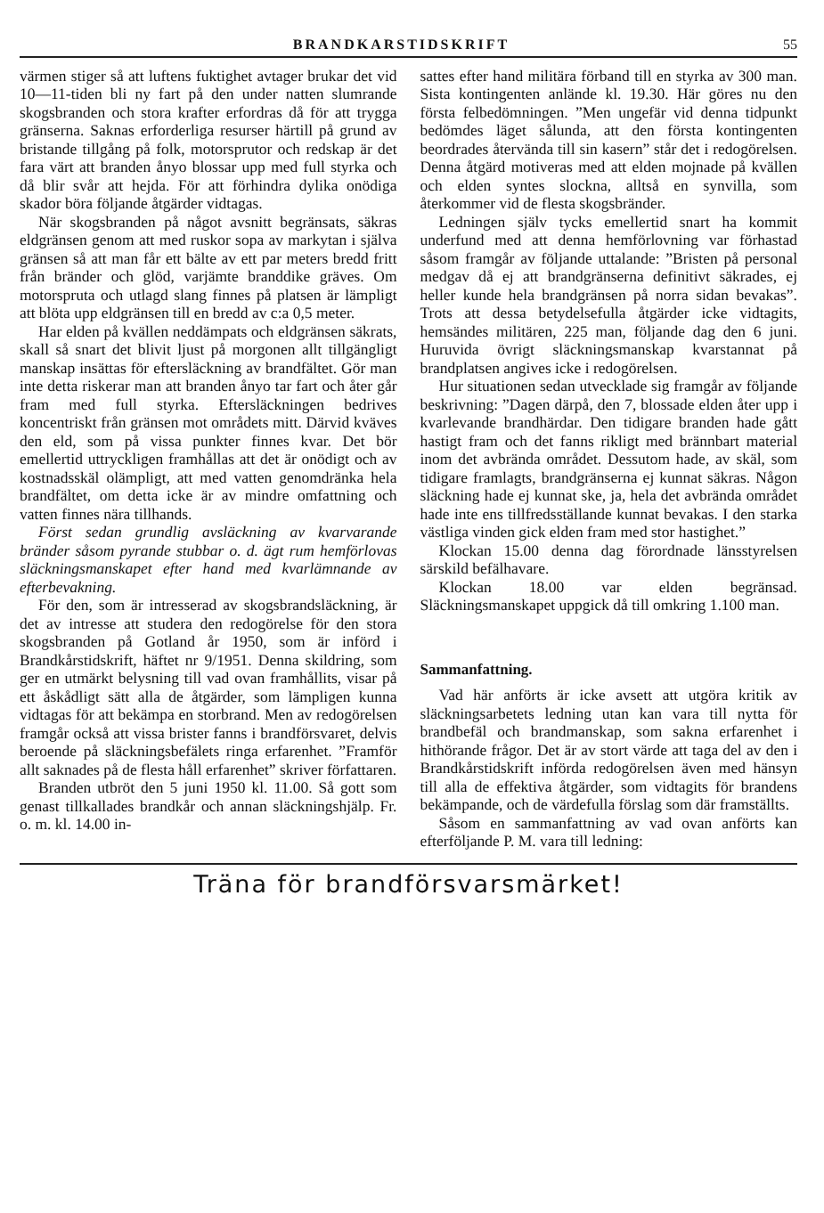BRANDKARSTIDSKRIFT 55
värmen stiger så att luftens fuktighet avtager brukar det vid 10—11-tiden bli ny fart på den under natten slumrande skogsbranden och stora krafter erfordras då för att trygga gränserna. Saknas erforderliga resurser härtill på grund av bristande tillgång på folk, motorsprutor och redskap är det fara värt att branden ånyo blossar upp med full styrka och då blir svår att hejda. För att förhindra dylika onödiga skador böra följande åtgärder vidtagas.
När skogsbranden på något avsnitt begränsats, säkras eldgränsen genom att med ruskor sopa av markytan i själva gränsen så att man får ett bälte av ett par meters bredd fritt från bränder och glöd, varjämte branddike gräves. Om motorspruta och utlagd slang finnes på platsen är lämpligt att blöta upp eldgränsen till en bredd av c:a 0,5 meter.
Har elden på kvällen neddämpats och eldgränsen säkrats, skall så snart det blivit ljust på morgonen allt tillgängligt manskap insättas för eftersläckning av brandfältet. Gör man inte detta riskerar man att branden ånyo tar fart och åter går fram med full styrka. Eftersläckningen bedrives koncentriskt från gränsen mot områdets mitt. Därvid kväves den eld, som på vissa punkter finnes kvar. Det bör emellertid uttryckligen framhållas att det är onödigt och av kostnadsskäl olämpligt, att med vatten genomdränka hela brandfältet, om detta icke är av mindre omfattning och vatten finnes nära tillhands.
Först sedan grundlig avsläckning av kvarvarande bränder såsom pyrande stubbar o. d. ägt rum hemförlovas släckningsmanskapet efter hand med kvarlämnande av efterbevakning.
För den, som är intresserad av skogsbrandsläckning, är det av intresse att studera den redogörelse för den stora skogsbranden på Gotland år 1950, som är införd i Brandkårstidskrift, häftet nr 9/1951. Denna skildring, som ger en utmärkt belysning till vad ovan framhållits, visar på ett åskådligt sätt alla de åtgärder, som lämpligen kunna vidtagas för att bekämpa en storbrand. Men av redogörelsen framgår också att vissa brister fanns i brandförsvaret, delvis beroende på släckningsbefälets ringa erfarenhet. ”Framför allt saknades på de flesta håll erfarenhet” skriver författaren.
Branden utbröt den 5 juni 1950 kl. 11.00. Så gott som genast tillkallades brandkår och annan släckningshjälp. Fr. o. m. kl. 14.00 in-
sattes efter hand militära förband till en styrka av 300 man. Sista kontingenten anlände kl. 19.30. Här göres nu den första felbedömningen. ”Men ungefär vid denna tidpunkt bedömdes läget sålunda, att den första kontingenten beordrades återvända till sin kasern” står det i redogörelsen. Denna åtgärd motiveras med att elden mojnade på kvällen och elden syntes slockna, alltså en synvilla, som återkommer vid de flesta skogsbränder.
Ledningen själv tycks emellertid snart ha kommit underfund med att denna hemförlovning var förhastad såsom framgår av följande uttalande: ”Bristen på personal medgav då ej att brandgränserna definitivt säkrades, ej heller kunde hela brandgränsen på norra sidan bevakas”. Trots att dessa betydelsefulla åtgärder icke vidtagits, hemsändes militären, 225 man, följande dag den 6 juni. Huruvida övrigt släckningsmanskap kvarstannat på brandplatsen angives icke i redogörelsen.
Hur situationen sedan utvecklade sig framgår av följande beskrivning: ”Dagen därpå, den 7, blossade elden åter upp i kvarlevande brandhärdar. Den tidigare branden hade gått hastigt fram och det fanns rikligt med brännbart material inom det avbrända området. Dessutom hade, av skäl, som tidigare framlagts, brandgränserna ej kunnat säkras. Någon släckning hade ej kunnat ske, ja, hela det avbrända området hade inte ens tillfredsställande kunnat bevakas. I den starka västliga vinden gick elden fram med stor hastighet.”
Klockan 15.00 denna dag förordnade länsstyrelsen särskild befälhavare.
Klockan 18.00 var elden begränsad. Släckningsmanskapet uppgick då till omkring 1.100 man.
Sammanfattning.
Vad här anförts är icke avsett att utgöra kritik av släckningsarbetets ledning utan kan vara till nytta för brandbefäl och brandmanskap, som sakna erfarenhet i hithörande frågor. Det är av stort värde att taga del av den i Brandkårstidskrift införda redogörelsen även med hänsyn till alla de effektiva åtgärder, som vidtagits för brandens bekämpande, och de värdefulla förslag som där framställts.
Såsom en sammanfattning av vad ovan anförts kan efterföljande P. M. vara till ledning:
Träna för brandförsvarsmärket!